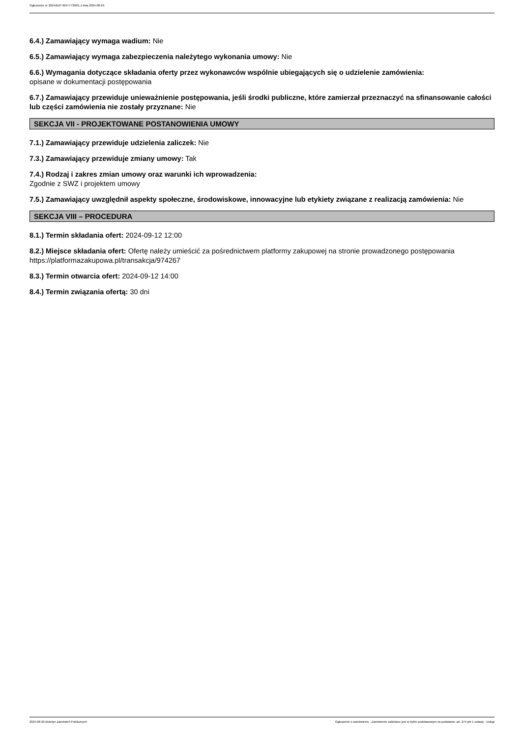Ogłoszenie nr 2024/BZP 00477739/01 z dnia 2024-08-29
6.4.) Zamawiający wymaga wadium: Nie
6.5.) Zamawiający wymaga zabezpieczenia należytego wykonania umowy: Nie
6.6.) Wymagania dotyczące składania oferty przez wykonawców wspólnie ubiegających się o udzielenie zamówienia:
opisane w dokumentacji postępowania
6.7.) Zamawiający przewiduje unieważnienie postępowania, jeśli środki publiczne, które zamierzał przeznaczyć na sfinansowanie całości lub części zamówienia nie zostały przyznane: Nie
SEKCJA VII - PROJEKTOWANE POSTANOWIENIA UMOWY
7.1.) Zamawiający przewiduje udzielenia zaliczek: Nie
7.3.) Zamawiający przewiduje zmiany umowy: Tak
7.4.) Rodzaj i zakres zmian umowy oraz warunki ich wprowadzenia:
Zgodnie z SWZ i projektem umowy
7.5.) Zamawiający uwzględnił aspekty społeczne, środowiskowe, innowacyjne lub etykiety związane z realizacją zamówienia: Nie
SEKCJA VIII – PROCEDURA
8.1.) Termin składania ofert: 2024-09-12 12:00
8.2.) Miejsce składania ofert: Ofertę należy umieścić za pośrednictwem platformy zakupowej na stronie prowadzonego postępowania https://platformazakupowa.pl/transakcja/974267
8.3.) Termin otwarcia ofert: 2024-09-12 14:00
8.4.) Termin związania ofertą: 30 dni
2024-08-29 Biuletyn Zamówień Publicznych Ogłoszenie o zamówieniu - Zamówienie udzielane jest w trybie podstawowym na podstawie: art. 275 pkt 1 ustawy - Usługi